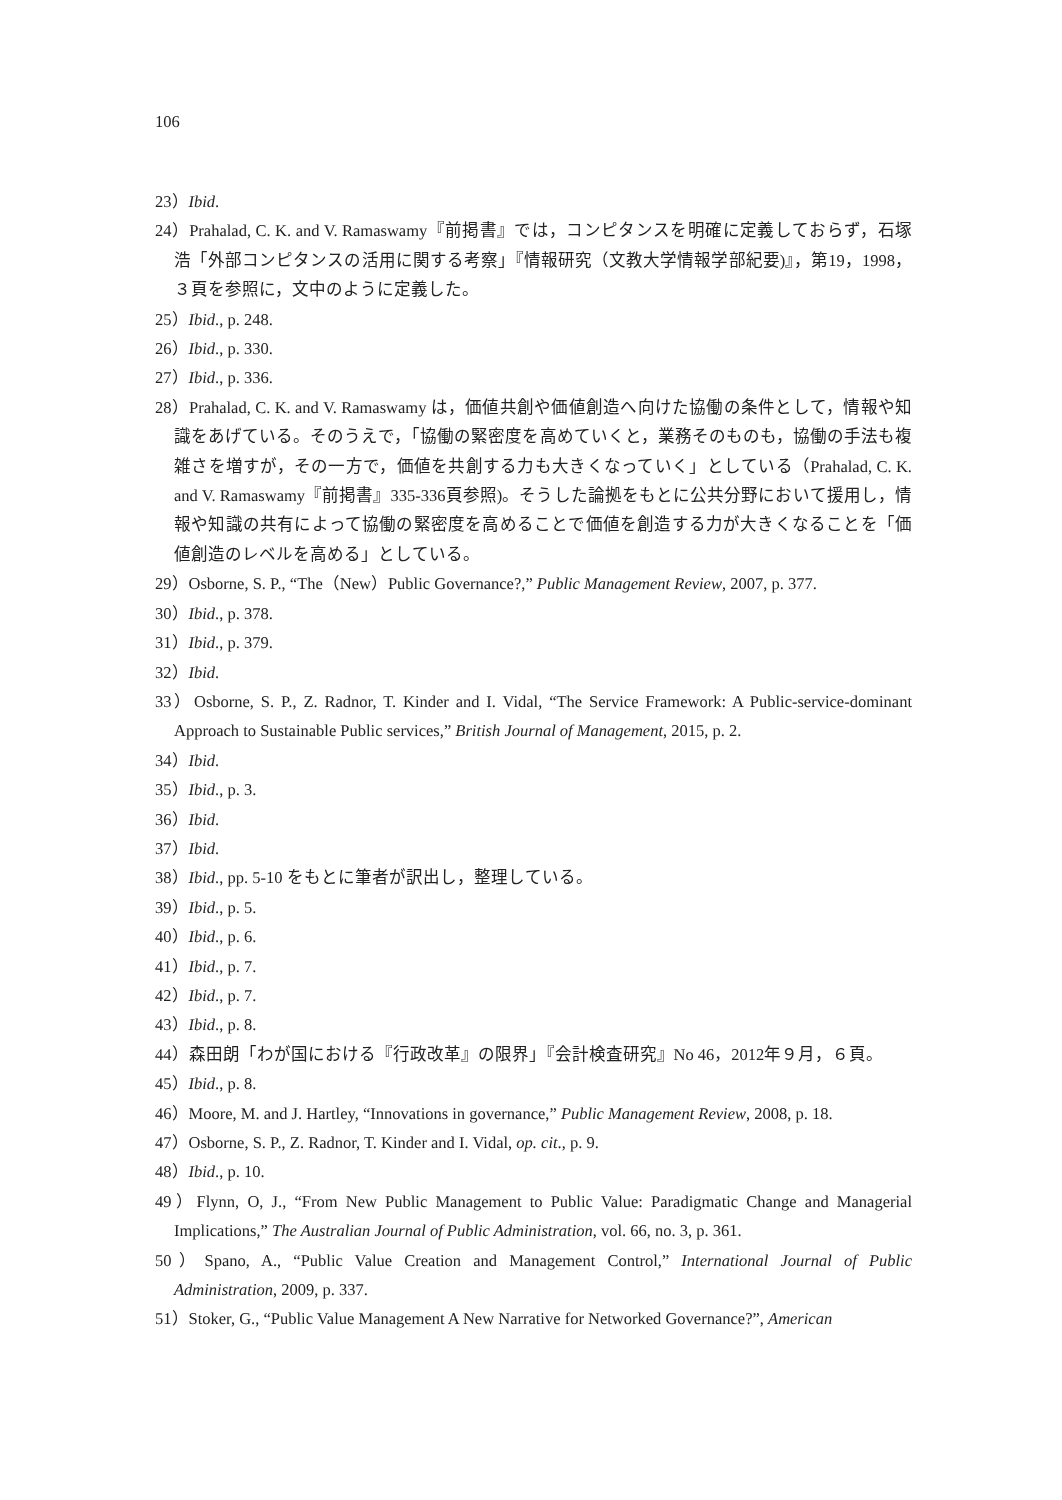106
23）Ibid.
24）Prahalad, C. K. and V. Ramaswamy『前掲書』では，コンピタンスを明確に定義しておらず，石塚浩「外部コンピタンスの活用に関する考察」『情報研究（文教大学情報学部紀要)』，第19，1998，３頁を参照に，文中のように定義した。
25）Ibid., p. 248.
26）Ibid., p. 330.
27）Ibid., p. 336.
28）Prahalad, C. K. and V. Ramaswamy は，価値共創や価値創造へ向けた協働の条件として，情報や知識をあげている。そのうえで，「協働の緊密度を高めていくと，業務そのものも，協働の手法も複雑さを増すが，その一方で，価値を共創する力も大きくなっていく」としている（Prahalad, C. K. and V. Ramaswamy『前掲書』335-336頁参照)。そうした論拠をもとに公共分野において援用し，情報や知識の共有によって協働の緊密度を高めることで価値を創造する力が大きくなることを「価値創造のレベルを高める」としている。
29）Osborne, S. P., “The（New）Public Governance?,” Public Management Review, 2007, p. 377.
30）Ibid., p. 378.
31）Ibid., p. 379.
32）Ibid.
33）Osborne, S. P., Z. Radnor, T. Kinder and I. Vidal, “The Service Framework: A Public-service-dominant Approach to Sustainable Public services,” British Journal of Management, 2015, p. 2.
34）Ibid.
35）Ibid., p. 3.
36）Ibid.
37）Ibid.
38）Ibid., pp. 5-10 をもとに筆者が訳出し，整理している。
39）Ibid., p. 5.
40）Ibid., p. 6.
41）Ibid., p. 7.
42）Ibid., p. 7.
43）Ibid., p. 8.
44）森田朗「わが国における『行政改革』の限界」『会計検査研究』No 46，2012年９月，６頁。
45）Ibid., p. 8.
46）Moore, M. and J. Hartley, “Innovations in governance,” Public Management Review, 2008, p. 18.
47）Osborne, S. P., Z. Radnor, T. Kinder and I. Vidal, op. cit., p. 9.
48）Ibid., p. 10.
49）Flynn, O, J., “From New Public Management to Public Value: Paradigmatic Change and Managerial Implications,” The Australian Journal of Public Administration, vol. 66, no. 3, p. 361.
50）Spano, A., “Public Value Creation and Management Control,” International Journal of Public Administration, 2009, p. 337.
51）Stoker, G., “Public Value Management A New Narrative for Networked Governance?”, American